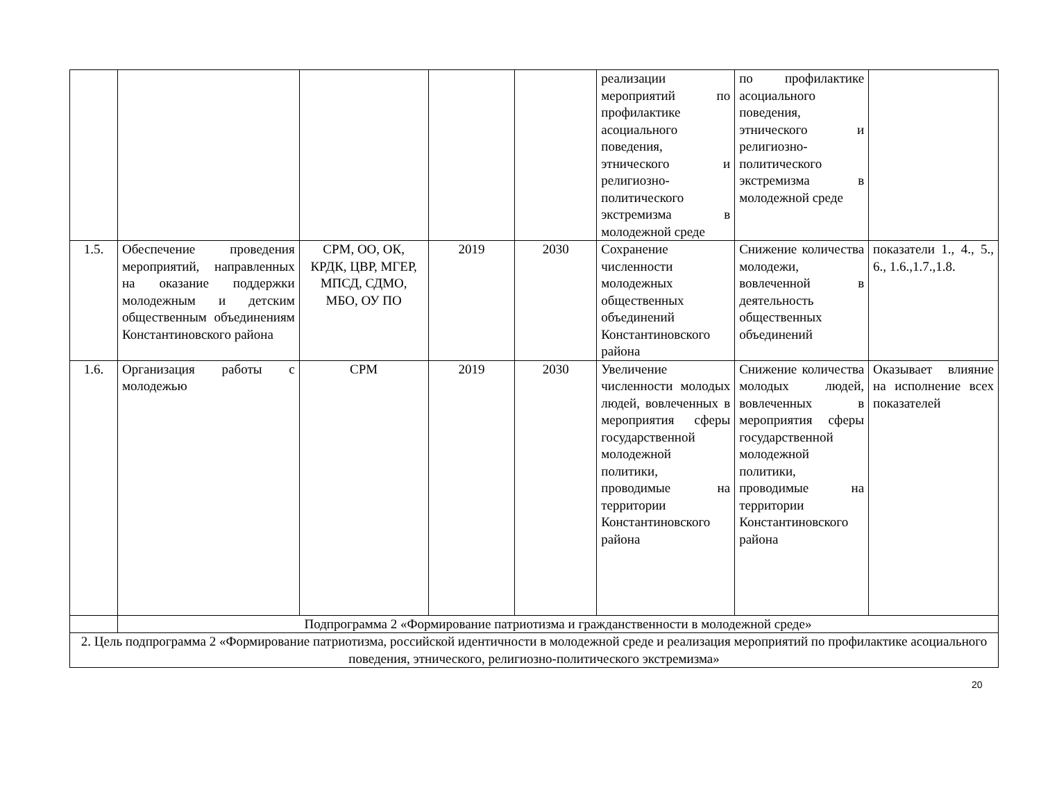| | | | | | реализации мероприятий по профилактике асоциального поведения, этнического и религиозно-политического экстремизма в молодежной среде | по профилактике асоциального поведения, этнического и религиозно-политического экстремизма в молодежной среде | |
| 1.5. | Обеспечение проведения мероприятий, направленных на оказание поддержки молодежным и детским общественным объединениям Константиновского района | СРМ, ОО, ОК, КРДК, ЦВР, МГЕР, МПСД, СДМО, МБО, ОУ ПО | 2019 | 2030 | Сохранение численности молодежных общественных объединений Константиновского района | Снижение количества молодежи, вовлеченной в деятельность общественных объединений | показатели 1., 4., 5., 6., 1.6.,1.7.,1.8. |
| 1.6. | Организация работы с молодежью | СРМ | 2019 | 2030 | Увеличение численности молодых людей, вовлеченных в мероприятия сферы государственной молодежной политики, проводимые на территории Константиновского района | Снижение количества молодых людей, вовлеченных в мероприятия сферы государственной молодежной политики, проводимые на территории Константиновского района | Оказывает влияние на исполнение всех показателей |
| | Подпрограмма 2 «Формирование патриотизма и гражданственности в молодежной среде» | | | | | | |
| 2. Цель подпрограмма 2 «Формирование патриотизма, российской идентичности в молодежной среде и реализация мероприятий по профилактике асоциального поведения, этнического, религиозно-политического экстремизма» | | | | | | | |
20